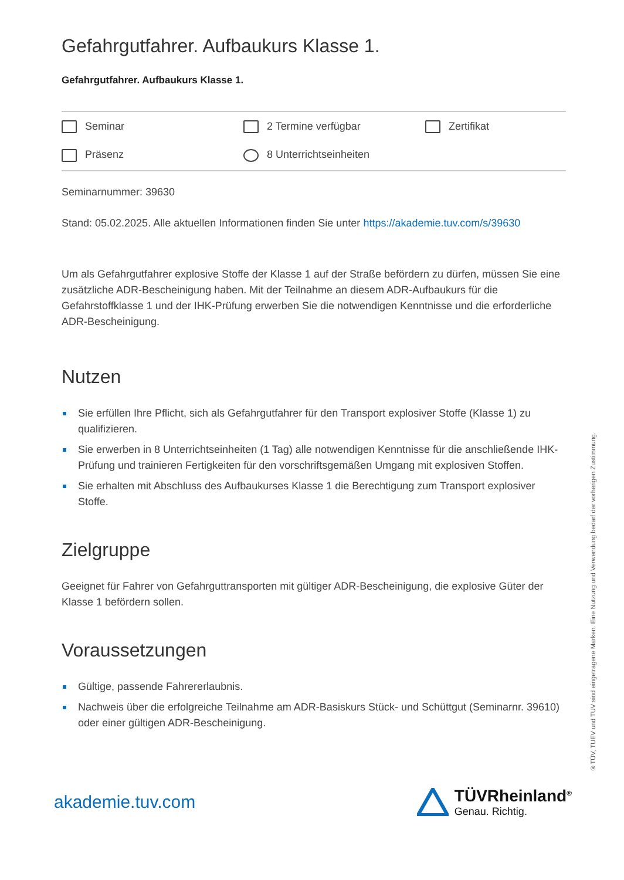Gefahrgutfahrer. Aufbaukurs Klasse 1.
Gefahrgutfahrer. Aufbaukurs Klasse 1.
Seminar
2 Termine verfügbar
Zertifikat
Präsenz
8 Unterrichtseinheiten
Seminarnummer: 39630
Stand: 05.02.2025. Alle aktuellen Informationen finden Sie unter https://akademie.tuv.com/s/39630
Um als Gefahrgutfahrer explosive Stoffe der Klasse 1 auf der Straße befördern zu dürfen, müssen Sie eine zusätzliche ADR-Bescheinigung haben. Mit der Teilnahme an diesem ADR-Aufbaukurs für die Gefahrstoffklasse 1 und der IHK-Prüfung erwerben Sie die notwendigen Kenntnisse und die erforderliche ADR-Bescheinigung.
Nutzen
Sie erfüllen Ihre Pflicht, sich als Gefahrgutfahrer für den Transport explosiver Stoffe (Klasse 1) zu qualifizieren.
Sie erwerben in 8 Unterrichtseinheiten (1 Tag) alle notwendigen Kenntnisse für die anschließende IHK-Prüfung und trainieren Fertigkeiten für den vorschriftsgemäßen Umgang mit explosiven Stoffen.
Sie erhalten mit Abschluss des Aufbaukurses Klasse 1 die Berechtigung zum Transport explosiver Stoffe.
Zielgruppe
Geeignet für Fahrer von Gefahrguttransporten mit gültiger ADR-Bescheinigung, die explosive Güter der Klasse 1 befördern sollen.
Voraussetzungen
Gültige, passende Fahrererlaubnis.
Nachweis über die erfolgreiche Teilnahme am ADR-Basiskurs Stück- und Schüttgut (Seminarnr. 39610) oder einer gültigen ADR-Bescheinigung.
akademie.tuv.com
TÜVRheinland<sup>®</sup>
Genau. Richtig.
® TÜV, TUEV und TUV sind eingetragene Marken. Eine Nutzung und Verwendung bedarf der vorherigen Zustimmung.